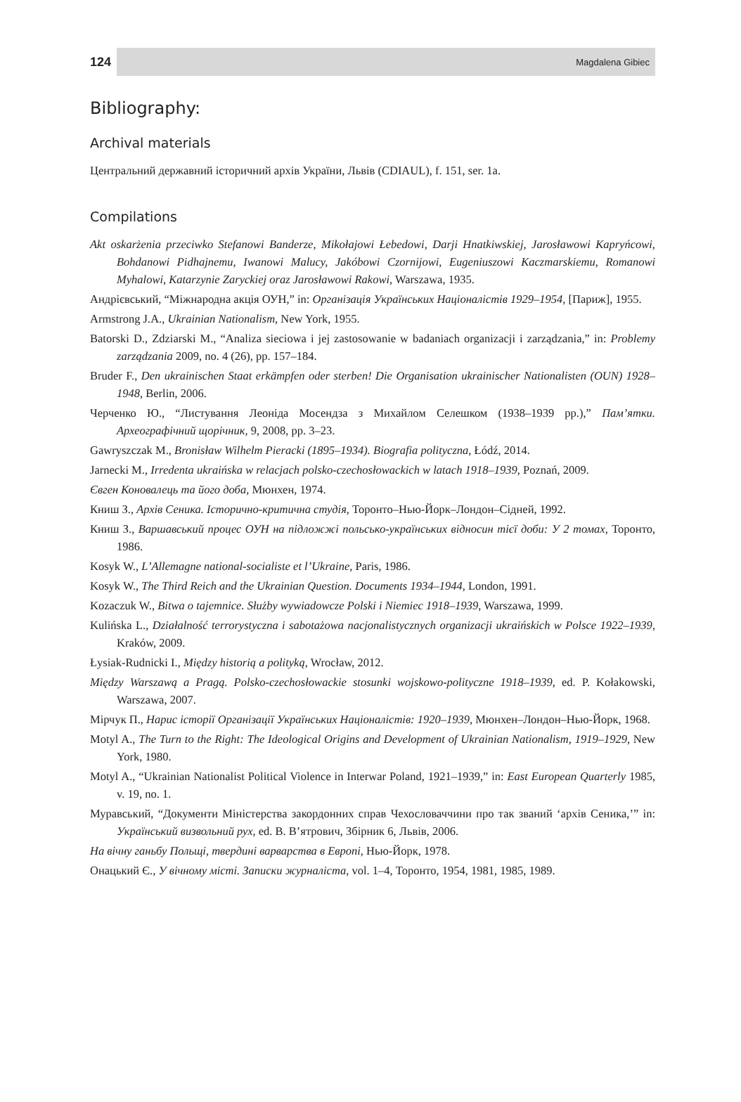124 Magdalena Gibiec
Bibliography:
Archival materials
Центральний державний історичний архів України, Львів (CDIAUL), f. 151, ser. 1a.
Compilations
Akt oskarżenia przeciwko Stefanowi Banderze, Mikołajowi Łebedowi, Darji Hnatkiwskiej, Jarosławowi Kapryńcowi, Bohdanowi Pidhajnemu, Iwanowi Malucy, Jakóbowi Czornijowi, Eugeniuszowi Kaczmarskiemu, Romanowi Myhalowi, Katarzynie Zaryckiej oraz Jarosławowi Rakowi, Warszawa, 1935.
Андрієвський, “Міжнародна акція ОУН,” in: Організація Українських Націоналістів 1929–1954, [Париж], 1955.
Armstrong J.A., Ukrainian Nationalism, New York, 1955.
Batorski D., Zdziarski M., “Analiza sieciowa i jej zastosowanie w badaniach organizacji i zarządzania,” in: Problemy zarządzania 2009, no. 4 (26), pp. 157–184.
Bruder F., Den ukrainischen Staat erkämpfen oder sterben! Die Organisation ukrainischer Nationalisten (OUN) 1928–1948, Berlin, 2006.
Черченко Ю., “Листування Леоніда Мосендза з Михайлом Селешком (1938–1939 рр.),” Пам’ятки. Археографічний щорічник, 9, 2008, pp. 3–23.
Gawryszczak M., Bronisław Wilhelm Pieracki (1895–1934). Biografia polityczna, Łódź, 2014.
Jarnecki M., Irredenta ukraińska w relacjach polsko-czechosłowackich w latach 1918–1939, Poznań, 2009.
Євген Коновалець та його доба, Мюнхен, 1974.
Книш З., Архів Сеника. Історично-критична студія, Торонто–Нью-Йорк–Лондон–Сідней, 1992.
Книш З., Варшавський процес ОУН на підложжі польсько-українських відносин тієї доби: У 2 томах, Торонто, 1986.
Kosyk W., L’Allemagne national-socialiste et l’Ukraine, Paris, 1986.
Kosyk W., The Third Reich and the Ukrainian Question. Documents 1934–1944, London, 1991.
Kozaczuk W., Bitwa o tajemnice. Służby wywiadowcze Polski i Niemiec 1918–1939, Warszawa, 1999.
Kulińska L., Działalność terrorystyczna i sabotażowa nacjonalistycznych organizacji ukraińskich w Polsce 1922–1939, Kraków, 2009.
Łysiak-Rudnicki I., Między historią a polityką, Wrocław, 2012.
Między Warszawą a Pragą. Polsko-czechosłowackie stosunki wojskowo-polityczne 1918–1939, ed. P. Kołakowski, Warszawa, 2007.
Мірчук П., Нарис історії Організації Українських Націоналістів: 1920–1939, Мюнхен–Лондон–Нью-Йорк, 1968.
Motyl A., The Turn to the Right: The Ideological Origins and Development of Ukrainian Nationalism, 1919–1929, New York, 1980.
Motyl A., “Ukrainian Nationalist Political Violence in Interwar Poland, 1921–1939,” in: East European Quarterly 1985, v. 19, no. 1.
Муравський, “Документи Міністерства закордонних справ Чехословаччини про так званий ‘архів Сеника,’” in: Український визвольний рух, ed. В. В’ятрович, Збірник 6, Львів, 2006.
На вічну ганьбу Польщі, твердині варварства в Европі, Нью-Йорк, 1978.
Онацький Є., У вічному місті. Записки журналіста, vol. 1–4, Торонто, 1954, 1981, 1985, 1989.